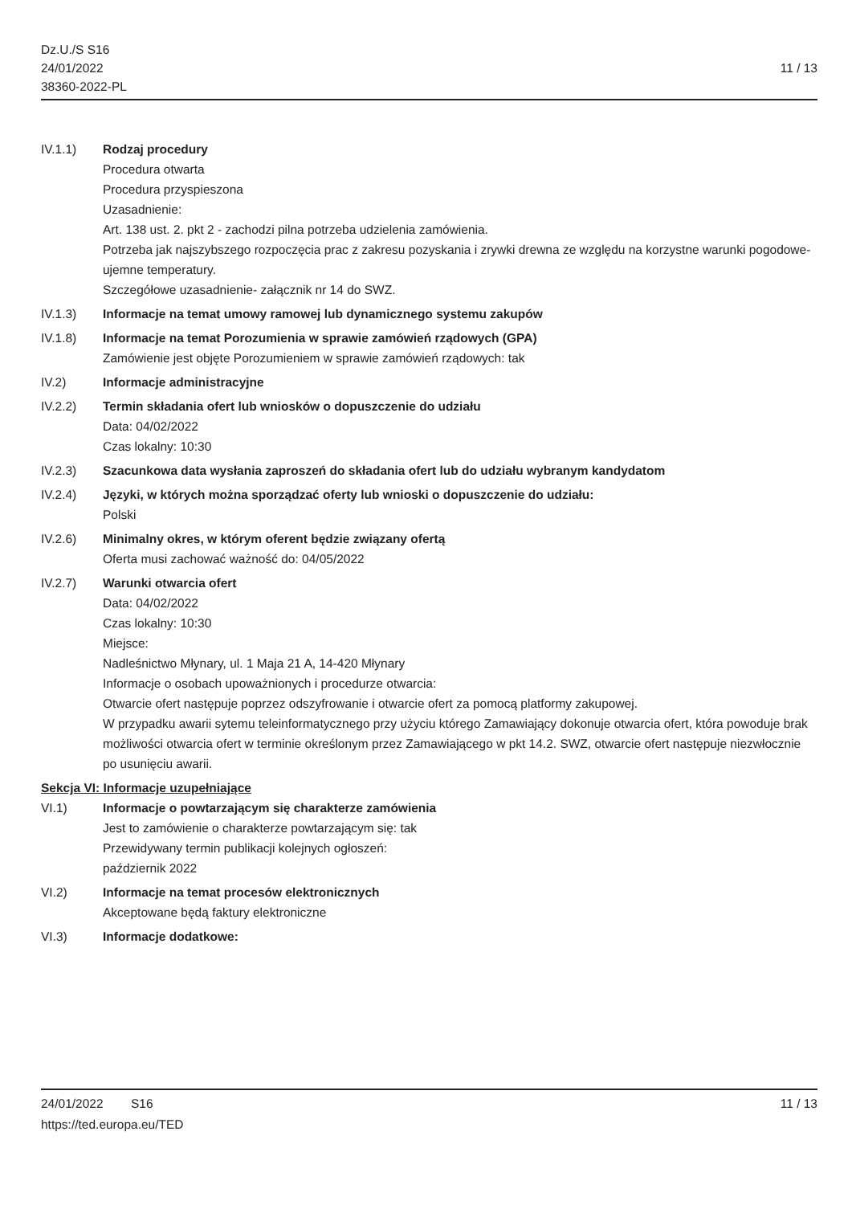Dz.U./S S16
24/01/2022
38360-2022-PL
11 / 13
IV.1.1) Rodzaj procedury
Procedura otwarta
Procedura przyspieszona
Uzasadnienie:
Art. 138 ust. 2. pkt 2 - zachodzi pilna potrzeba udzielenia zamówienia.
Potrzeba jak najszybszego rozpoczęcia prac z zakresu pozyskania i zrywki drewna ze względu na korzystne warunki pogodowe- ujemne temperatury.
Szczegółowe uzasadnienie- załącznik nr 14 do SWZ.
IV.1.3) Informacje na temat umowy ramowej lub dynamicznego systemu zakupów
IV.1.8) Informacje na temat Porozumienia w sprawie zamówień rządowych (GPA)
Zamówienie jest objęte Porozumieniem w sprawie zamówień rządowych: tak
IV.2) Informacje administracyjne
IV.2.2) Termin składania ofert lub wniosków o dopuszczenie do udziału
Data: 04/02/2022
Czas lokalny: 10:30
IV.2.3) Szacunkowa data wysłania zaproszeń do składania ofert lub do udziału wybranym kandydatom
IV.2.4) Języki, w których można sporządzać oferty lub wnioski o dopuszczenie do udziału:
Polski
IV.2.6) Minimalny okres, w którym oferent będzie związany ofertą
Oferta musi zachować ważność do: 04/05/2022
IV.2.7) Warunki otwarcia ofert
Data: 04/02/2022
Czas lokalny: 10:30
Miejsce:
Nadleśnictwo Młynary, ul. 1 Maja 21 A, 14-420 Młynary
Informacje o osobach upoważnionych i procedurze otwarcia:
Otwarcie ofert następuje poprzez odszyfrowanie i otwarcie ofert za pomocą platformy zakupowej.
W przypadku awarii sytemu teleinformatycznego przy użyciu którego Zamawiający dokonuje otwarcia ofert, która powoduje brak możliwości otwarcia ofert w terminie określonym przez Zamawiającego w pkt 14.2. SWZ, otwarcie ofert następuje niezwłocznie po usunięciu awarii.
Sekcja VI: Informacje uzupełniające
VI.1) Informacje o powtarzającym się charakterze zamówienia
Jest to zamówienie o charakterze powtarzającym się: tak
Przewidywany termin publikacji kolejnych ogłoszeń:
październik 2022
VI.2) Informacje na temat procesów elektronicznych
Akceptowane będą faktury elektroniczne
VI.3) Informacje dodatkowe:
24/01/2022 S16 11 / 13
https://ted.europa.eu/TED